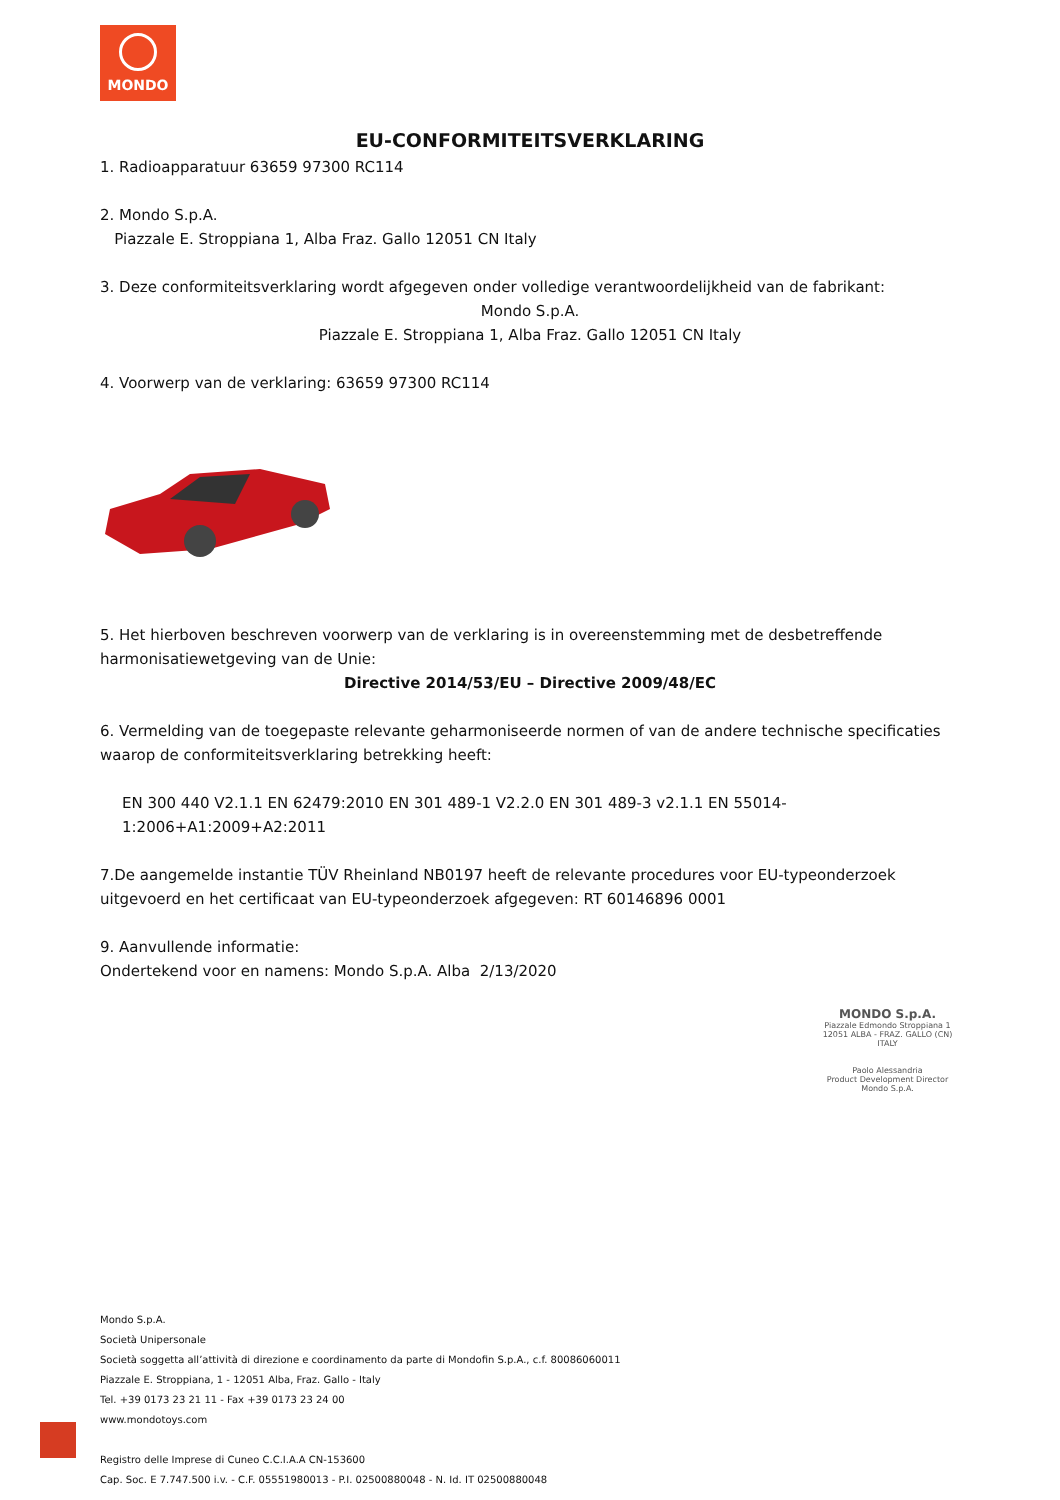MONDO
EU-CONFORMITEITSVERKLARING
1. Radioapparatuur 63659 97300 RC114
2. Mondo S.p.A.
Piazzale E. Stroppiana 1, Alba Fraz. Gallo 12051 CN Italy
3. Deze conformiteitsverklaring wordt afgegeven onder volledige verantwoordelijkheid van de fabrikant:
Mondo S.p.A.
Piazzale E. Stroppiana 1, Alba Fraz. Gallo 12051 CN Italy
4. Voorwerp van de verklaring: 63659 97300 RC114
5. Het hierboven beschreven voorwerp van de verklaring is in overeenstemming met de desbetreffende harmonisatiewetgeving van de Unie:
Directive 2014/53/EU – Directive 2009/48/EC
6. Vermelding van de toegepaste relevante geharmoniseerde normen of van de andere technische specificaties waarop de conformiteitsverklaring betrekking heeft:
EN 300 440 V2.1.1 EN 62479:2010 EN 301 489-1 V2.2.0 EN 301 489-3 v2.1.1 EN 55014-1:2006+A1:2009+A2:2011
7.De aangemelde instantie TÜV Rheinland NB0197 heeft de relevante procedures voor EU-typeonderzoek uitgevoerd en het certificaat van EU-typeonderzoek afgegeven: RT 60146896 0001
9. Aanvullende informatie:
Ondertekend voor en namens: Mondo S.p.A. Alba 2/13/2020
MONDO S.p.A.
Piazzale Edmondo Stroppiana 1
12051 ALBA - FRAZ. GALLO (CN)
ITALY
Paolo Alessandria
Product Development Director
Mondo S.p.A.
Mondo S.p.A.
Società Unipersonale
Società soggetta all’attività di direzione e coordinamento da parte di Mondofin S.p.A., c.f. 80086060011
Piazzale E. Stroppiana, 1 - 12051 Alba, Fraz. Gallo - Italy
Tel. +39 0173 23 21 11 - Fax +39 0173 23 24 00
www.mondotoys.com
Registro delle Imprese di Cuneo C.C.I.A.A CN-153600
Cap. Soc. E 7.747.500 i.v. - C.F. 05551980013 - P.I. 02500880048 - N. Id. IT 02500880048